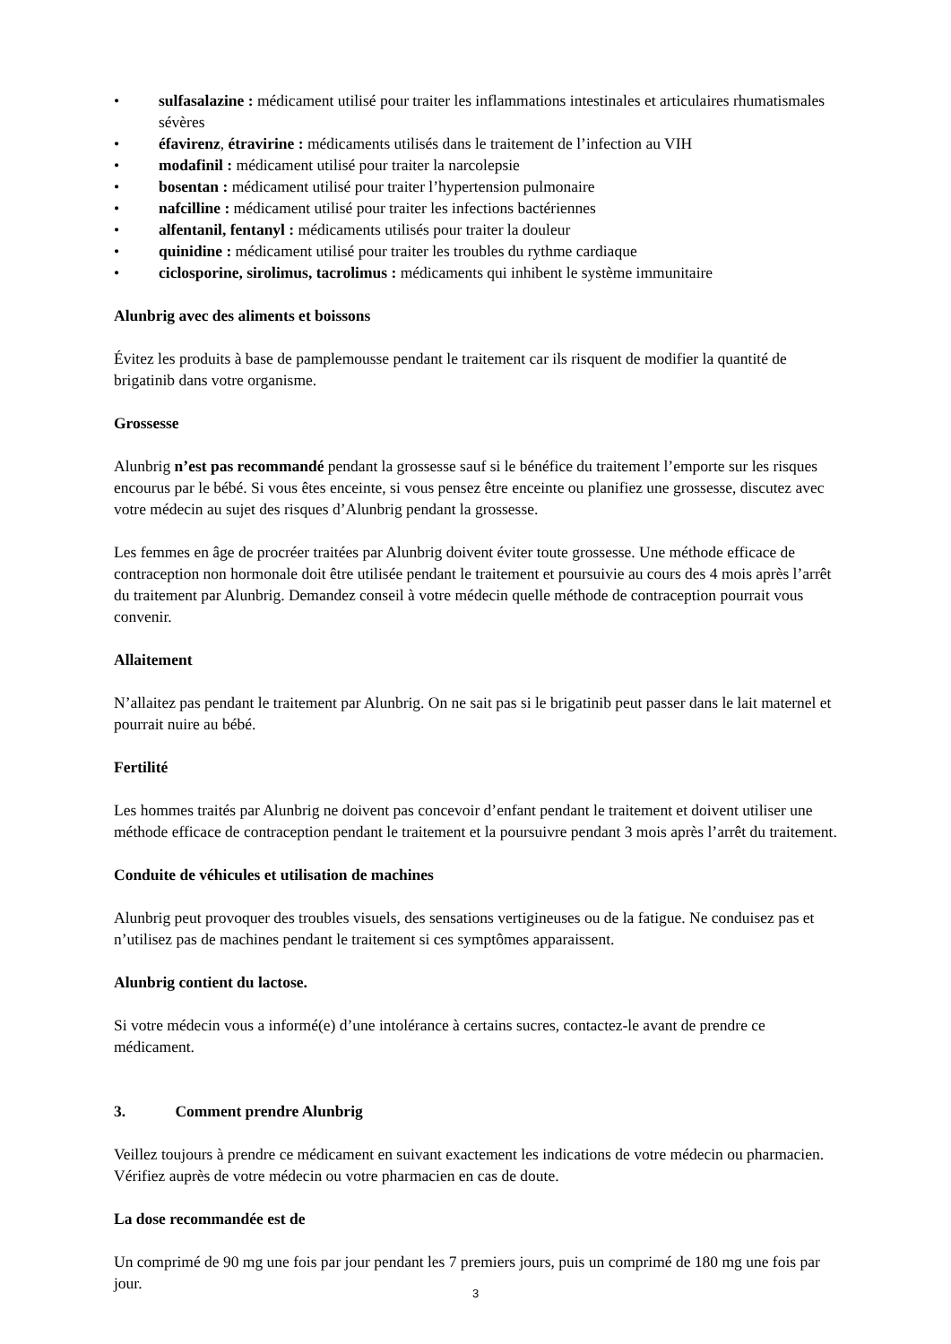• sulfasalazine : médicament utilisé pour traiter les inflammations intestinales et articulaires rhumatismales sévères
• éfavirenz, étravirine : médicaments utilisés dans le traitement de l’infection au VIH
• modafinil : médicament utilisé pour traiter la narcolepsie
• bosentan : médicament utilisé pour traiter l’hypertension pulmonaire
• nafcilline : médicament utilisé pour traiter les infections bactériennes
• alfentanil, fentanyl : médicaments utilisés pour traiter la douleur
• quinidine : médicament utilisé pour traiter les troubles du rythme cardiaque
• ciclosporine, sirolimus, tacrolimus : médicaments qui inhibent le système immunitaire
Alunbrig avec des aliments et boissons
Évitez les produits à base de pamplemousse pendant le traitement car ils risquent de modifier la quantité de brigatinib dans votre organisme.
Grossesse
Alunbrig n’est pas recommandé pendant la grossesse sauf si le bénéfice du traitement l’emporte sur les risques encourus par le bébé. Si vous êtes enceinte, si vous pensez être enceinte ou planifiez une grossesse, discutez avec votre médecin au sujet des risques d’Alunbrig pendant la grossesse.
Les femmes en âge de procréer traitées par Alunbrig doivent éviter toute grossesse. Une méthode efficace de contraception non hormonale doit être utilisée pendant le traitement et poursuivie au cours des 4 mois après l’arrêt du traitement par Alunbrig. Demandez conseil à votre médecin quelle méthode de contraception pourrait vous convenir.
Allaitement
N’allaitez pas pendant le traitement par Alunbrig. On ne sait pas si le brigatinib peut passer dans le lait maternel et pourrait nuire au bébé.
Fertilité
Les hommes traités par Alunbrig ne doivent pas concevoir d’enfant pendant le traitement et doivent utiliser une méthode efficace de contraception pendant le traitement et la poursuivre pendant 3 mois après l’arrêt du traitement.
Conduite de véhicules et utilisation de machines
Alunbrig peut provoquer des troubles visuels, des sensations vertigineuses ou de la fatigue. Ne conduisez pas et n’utilisez pas de machines pendant le traitement si ces symptômes apparaissent.
Alunbrig contient du lactose.
Si votre médecin vous a informé(e) d’une intolérance à certains sucres, contactez-le avant de prendre ce médicament.
3. Comment prendre Alunbrig
Veillez toujours à prendre ce médicament en suivant exactement les indications de votre médecin ou pharmacien. Vérifiez auprès de votre médecin ou votre pharmacien en cas de doute.
La dose recommandée est de
Un comprimé de 90 mg une fois par jour pendant les 7 premiers jours, puis un comprimé de 180 mg une fois par jour.
3